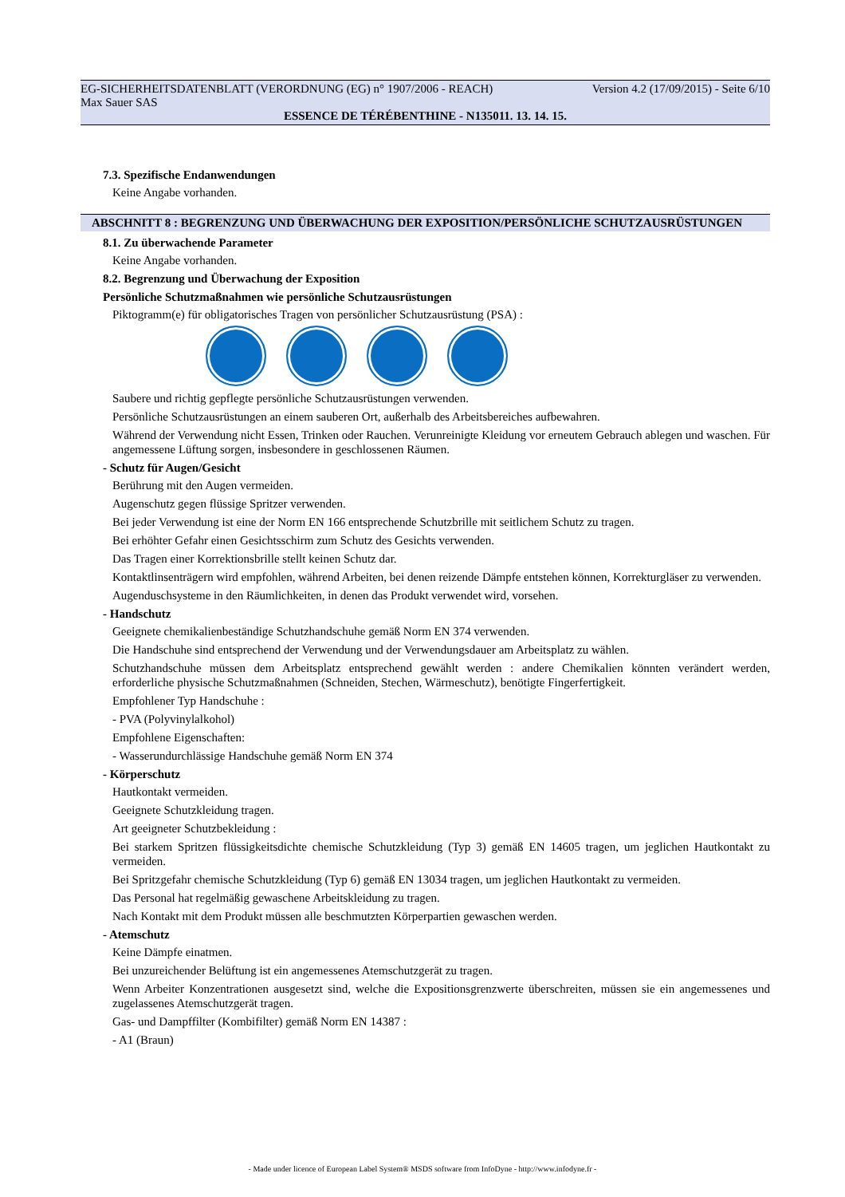EG-SICHERHEITSDATENBLATT (VERORDNUNG (EG) n° 1907/2006 - REACH) Version 4.2 (17/09/2015) - Seite 6/10
Max Sauer SAS
ESSENCE DE TÉRÉBENTHINE - N135011. 13. 14. 15.
7.3. Spezifische Endanwendungen
Keine Angabe vorhanden.
ABSCHNITT 8 : BEGRENZUNG UND ÜBERWACHUNG DER EXPOSITION/PERSÖNLICHE SCHUTZAUSRÜSTUNGEN
8.1. Zu überwachende Parameter
Keine Angabe vorhanden.
8.2. Begrenzung und Überwachung der Exposition
Persönliche Schutzmaßnahmen wie persönliche Schutzausrüstungen
Piktogramm(e) für obligatorisches Tragen von persönlicher Schutzausrüstung (PSA) :
Saubere und richtig gepflegte persönliche Schutzausrüstungen verwenden.
Persönliche Schutzausrüstungen an einem sauberen Ort, außerhalb des Arbeitsbereiches aufbewahren.
Während der Verwendung nicht Essen, Trinken oder Rauchen. Verunreinigte Kleidung vor erneutem Gebrauch ablegen und waschen. Für angemessene Lüftung sorgen, insbesondere in geschlossenen Räumen.
- Schutz für Augen/Gesicht
Berührung mit den Augen vermeiden.
Augenschutz gegen flüssige Spritzer verwenden.
Bei jeder Verwendung ist eine der Norm EN 166 entsprechende Schutzbrille mit seitlichem Schutz zu tragen.
Bei erhöhter Gefahr einen Gesichtsschirm zum Schutz des Gesichts verwenden.
Das Tragen einer Korrektionsbrille stellt keinen Schutz dar.
Kontaktlinsenträgern wird empfohlen, während Arbeiten, bei denen reizende Dämpfe entstehen können, Korrekturgläser zu verwenden.
Augenduschsysteme in den Räumlichkeiten, in denen das Produkt verwendet wird, vorsehen.
- Handschutz
Geeignete chemikalienbeständige Schutzhandschuhe gemäß Norm EN 374 verwenden.
Die Handschuhe sind entsprechend der Verwendung und der Verwendungsdauer am Arbeitsplatz zu wählen.
Schutzhandschuhe müssen dem Arbeitsplatz entsprechend gewählt werden : andere Chemikalien könnten verändert werden, erforderliche physische Schutzmaßnahmen (Schneiden, Stechen, Wärmeschutz), benötigte Fingerfertigkeit.
Empfohlener Typ Handschuhe :
- PVA (Polyvinylalkohol)
Empfohlene Eigenschaften:
- Wasserundurchlässige Handschuhe gemäß Norm EN 374
- Körperschutz
Hautkontakt vermeiden.
Geeignete Schutzkleidung tragen.
Art geeigneter Schutzbekleidung :
Bei starkem Spritzen flüssigkeitsdichte chemische Schutzkleidung (Typ 3) gemäß EN 14605 tragen, um jeglichen Hautkontakt zu vermeiden.
Bei Spritzgefahr chemische Schutzkleidung (Typ 6) gemäß EN 13034 tragen, um jeglichen Hautkontakt zu vermeiden.
Das Personal hat regelmäßig gewaschene Arbeitskleidung zu tragen.
Nach Kontakt mit dem Produkt müssen alle beschmutzten Körperpartien gewaschen werden.
- Atemschutz
Keine Dämpfe einatmen.
Bei unzureichender Belüftung ist ein angemessenes Atemschutzgerät zu tragen.
Wenn Arbeiter Konzentrationen ausgesetzt sind, welche die Expositionsgrenzwerte überschreiten, müssen sie ein angemessenes und zugelassenes Atemschutzgerät tragen.
Gas- und Dampffilter (Kombifilter) gemäß Norm EN 14387 :
- A1 (Braun)
- Made under licence of European Label System® MSDS software from InfoDyne - http://www.infodyne.fr -